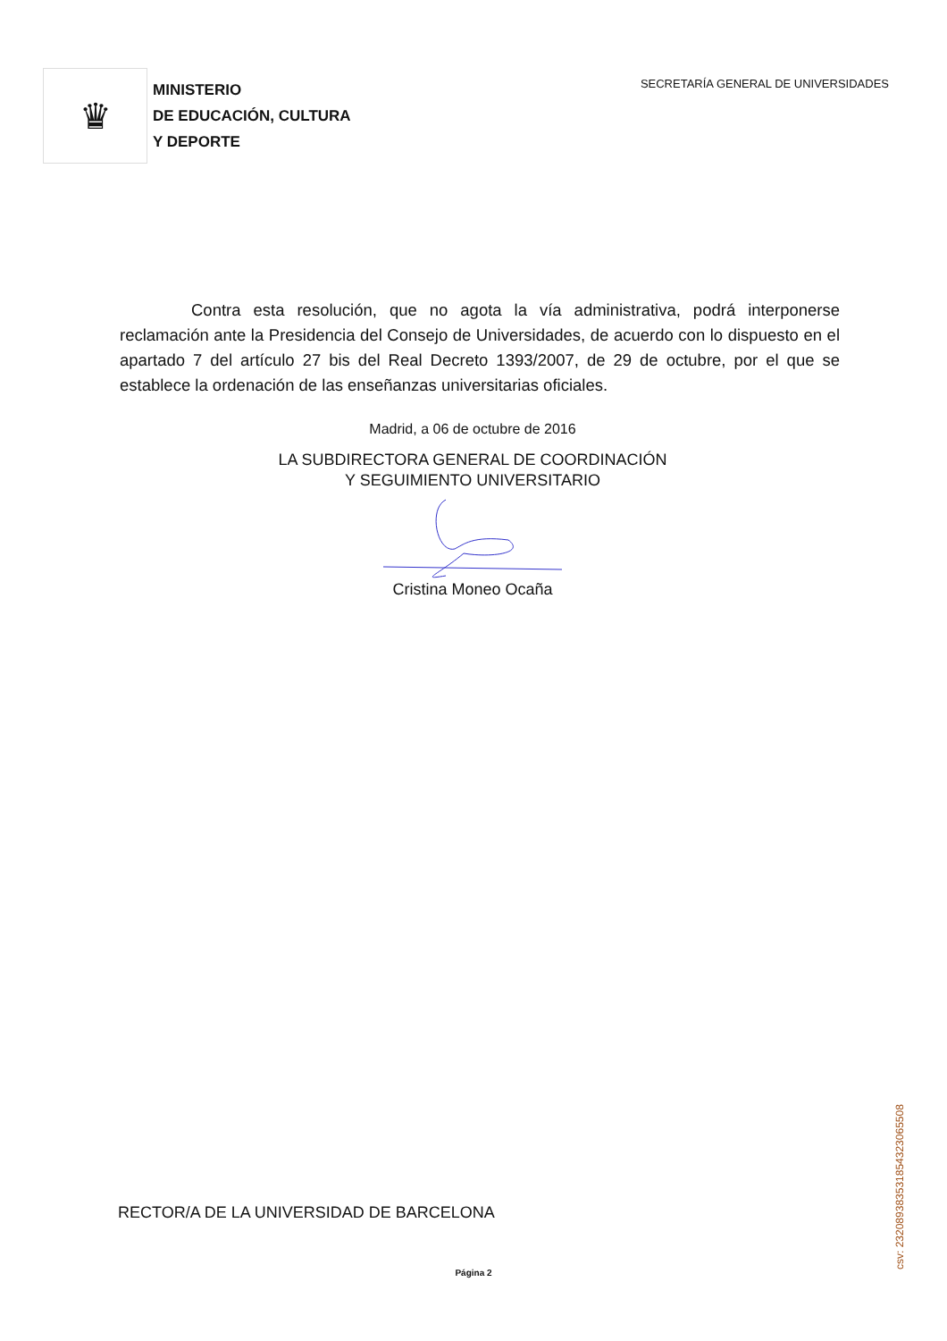♛
MINISTERIO
DE EDUCACIÓN, CULTURA
Y DEPORTE
SECRETARÍA GENERAL DE UNIVERSIDADES
Contra esta resolución, que no agota la vía administrativa, podrá interponerse reclamación ante la Presidencia del Consejo de Universidades, de acuerdo con lo dispuesto en el apartado 7 del artículo 27 bis del Real Decreto 1393/2007, de 29 de octubre, por el que se establece la ordenación de las enseñanzas universitarias oficiales.
Madrid, a 06 de octubre de 2016
LA SUBDIRECTORA GENERAL DE COORDINACIÓN
Y SEGUIMIENTO UNIVERSITARIO
Cristina Moneo Ocaña
RECTOR/A DE LA UNIVERSIDAD DE BARCELONA
Página 2 csv: 232089383531854323065508